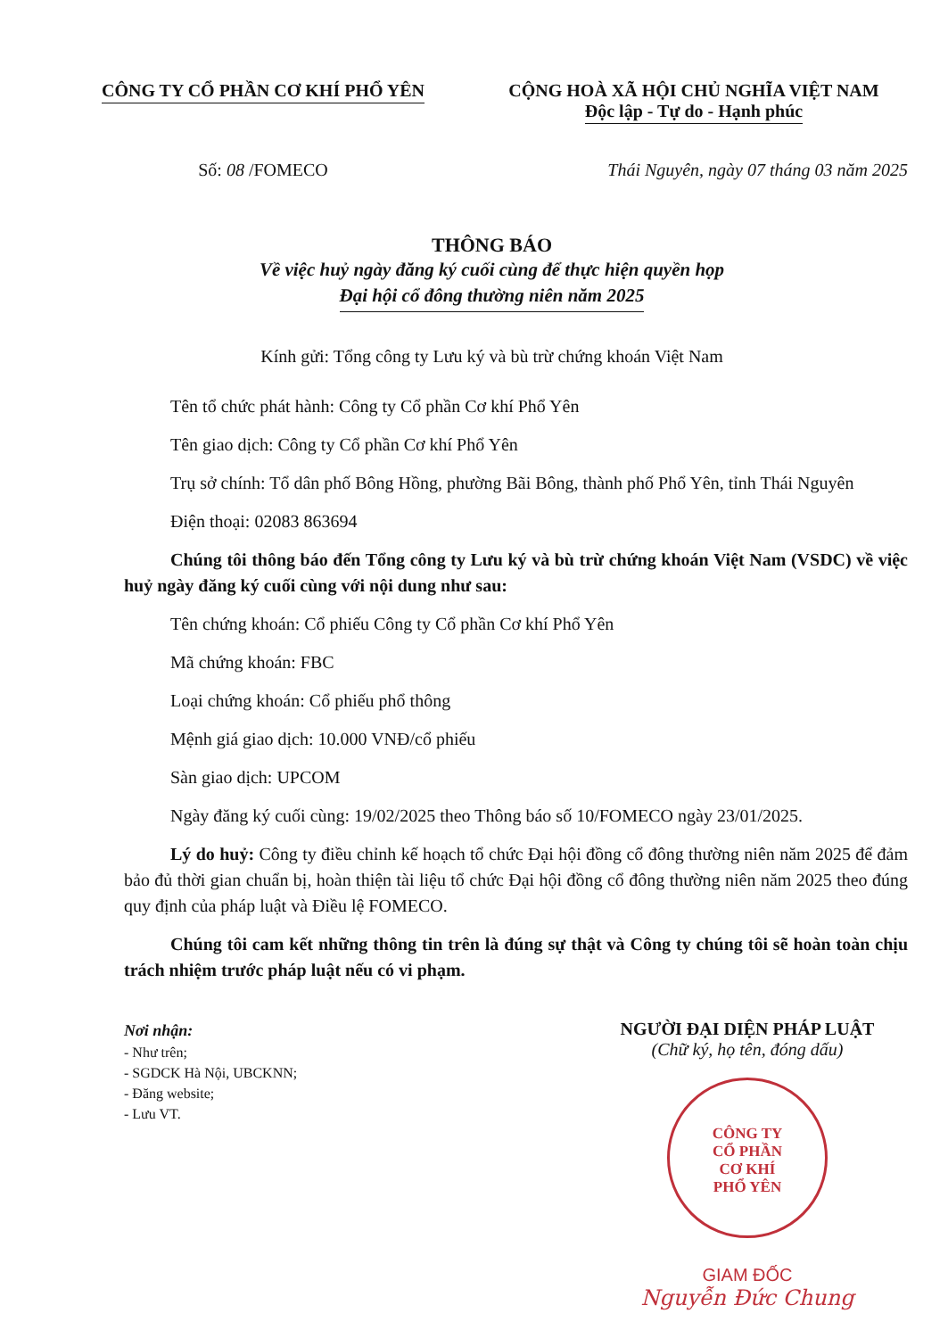CÔNG TY CỔ PHẦN CƠ KHÍ PHỔ YÊN CỘNG HOÀ XÃ HỘI CHỦ NGHĨA VIỆT NAM
Độc lập - Tự do - Hạnh phúc
Số: 08 /FOMECO Thái Nguyên, ngày 07 tháng 03 năm 2025
THÔNG BÁO
Về việc huỷ ngày đăng ký cuối cùng để thực hiện quyền họp
Đại hội cổ đông thường niên năm 2025
Kính gửi: Tổng công ty Lưu ký và bù trừ chứng khoán Việt Nam
Tên tổ chức phát hành: Công ty Cổ phần Cơ khí Phổ Yên
Tên giao dịch: Công ty Cổ phần Cơ khí Phổ Yên
Trụ sở chính: Tổ dân phố Bông Hồng, phường Bãi Bông, thành phố Phổ Yên, tỉnh Thái Nguyên
Điện thoại: 02083 863694
Chúng tôi thông báo đến Tổng công ty Lưu ký và bù trừ chứng khoán Việt Nam (VSDC) về việc huỷ ngày đăng ký cuối cùng với nội dung như sau:
Tên chứng khoán: Cổ phiếu Công ty Cổ phần Cơ khí Phổ Yên
Mã chứng khoán: FBC
Loại chứng khoán: Cổ phiếu phổ thông
Mệnh giá giao dịch: 10.000 VNĐ/cổ phiếu
Sàn giao dịch: UPCOM
Ngày đăng ký cuối cùng: 19/02/2025 theo Thông báo số 10/FOMECO ngày 23/01/2025.
Lý do huỷ: Công ty điều chỉnh kế hoạch tổ chức Đại hội đồng cổ đông thường niên năm 2025 để đảm bảo đủ thời gian chuẩn bị, hoàn thiện tài liệu tổ chức Đại hội đồng cổ đông thường niên năm 2025 theo đúng quy định của pháp luật và Điều lệ FOMECO.
Chúng tôi cam kết những thông tin trên là đúng sự thật và Công ty chúng tôi sẽ hoàn toàn chịu trách nhiệm trước pháp luật nếu có vi phạm.
Nơi nhận:
- Như trên;
- SGDCK Hà Nội, UBCKNN;
- Đăng website;
- Lưu VT.
NGƯỜI ĐẠI DIỆN PHÁP LUẬT
(Chữ ký, họ tên, đóng dấu)
CÔNG TY
CỔ PHẦN
CƠ KHÍ
PHỔ YÊN
GIAM ĐỐC
Nguyễn Đức Chung